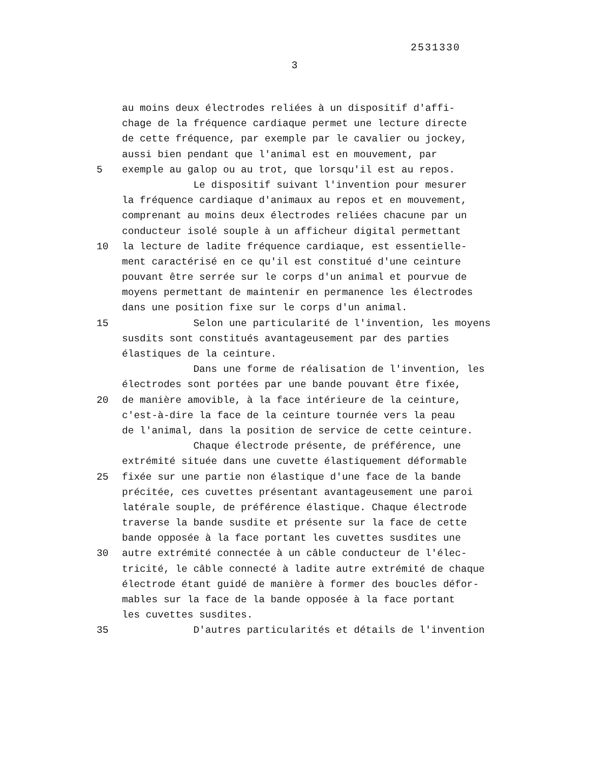2531330
3
au moins deux électrodes reliées à un dispositif d'affi-
chage de la fréquence cardiaque permet une lecture directe
de cette fréquence, par exemple par le cavalier ou jockey,
aussi bien pendant que l'animal est en mouvement, par
5
exemple au galop ou au trot, que lorsqu'il est au repos.
Le dispositif suivant l'invention pour mesurer
la fréquence cardiaque d'animaux au repos et en mouvement,
comprenant au moins deux électrodes reliées chacune par un
conducteur isolé souple à un afficheur digital permettant
10
la lecture de ladite fréquence cardiaque, est essentielle-
ment caractérisé en ce qu'il est constitué d'une ceinture
pouvant être serrée sur le corps d'un animal et pourvue de
moyens permettant de maintenir en permanence les électrodes
dans une position fixe sur le corps d'un animal.
15
Selon une particularité de l'invention, les moyens
susdits sont constitués avantageusement par des parties
élastiques de la ceinture.
Dans une forme de réalisation de l'invention, les
électrodes sont portées par une bande pouvant être fixée,
20
de manière amovible, à la face intérieure de la ceinture,
c'est-à-dire la face de la ceinture tournée vers la peau
de l'animal, dans la position de service de cette ceinture.
Chaque électrode présente, de préférence, une
extrémité située dans une cuvette élastiquement déformable
25
fixée sur une partie non élastique d'une face de la bande
précitée, ces cuvettes présentant avantageusement une paroi
latérale souple, de préférence élastique. Chaque électrode
traverse la bande susdite et présente sur la face de cette
bande opposée à la face portant les cuvettes susdites une
30
autre extrémité connectée à un câble conducteur de l'élec-
tricité, le câble connecté à ladite autre extrémité de chaque
électrode étant guidé de manière à former des boucles défor-
mables sur la face de la bande opposée à la face portant
les cuvettes susdites.
35
D'autres particularités et détails de l'invention